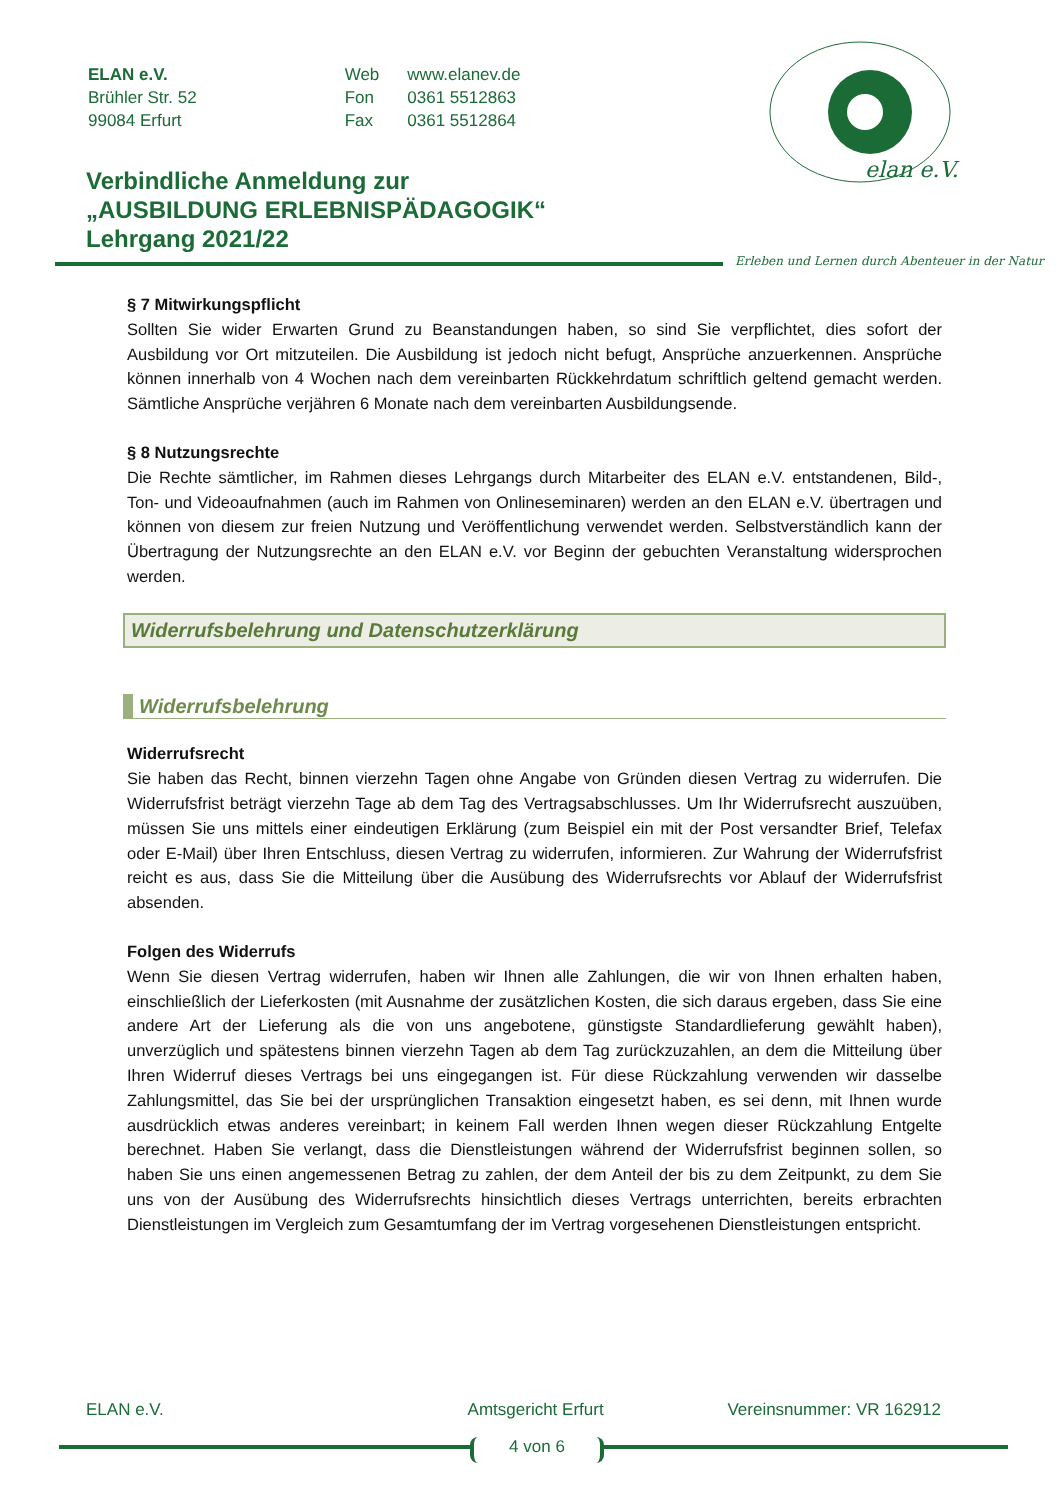| ELAN e.V. | Web | www.elanev.de |
| Brühler Str. 52 | Fon | 0361 5512863 |
| 99084 Erfurt | Fax | 0361 5512864 |
elan e.V.
Verbindliche Anmeldung zur
„AUSBILDUNG ERLEBNISPÄDAGOGIK“
Lehrgang 2021/22
Erleben und Lernen durch Abenteuer in der Natur
§ 7 Mitwirkungspflicht
Sollten Sie wider Erwarten Grund zu Beanstandungen haben, so sind Sie verpflichtet, dies sofort der Ausbildung vor Ort mitzuteilen. Die Ausbildung ist jedoch nicht befugt, Ansprüche anzuerkennen. Ansprüche können innerhalb von 4 Wochen nach dem vereinbarten Rückkehrdatum schriftlich geltend gemacht werden. Sämtliche Ansprüche verjähren 6 Monate nach dem vereinbarten Ausbildungsende.
§ 8 Nutzungsrechte
Die Rechte sämtlicher, im Rahmen dieses Lehrgangs durch Mitarbeiter des ELAN e.V. entstandenen, Bild-, Ton- und Videoaufnahmen (auch im Rahmen von Onlineseminaren) werden an den ELAN e.V. übertragen und können von diesem zur freien Nutzung und Veröffentlichung verwendet werden. Selbstverständlich kann der Übertragung der Nutzungsrechte an den ELAN e.V. vor Beginn der gebuchten Veranstaltung widersprochen werden.
Widerrufsbelehrung und Datenschutzerklärung
Widerrufsbelehrung
Widerrufsrecht
Sie haben das Recht, binnen vierzehn Tagen ohne Angabe von Gründen diesen Vertrag zu widerrufen. Die Widerrufsfrist beträgt vierzehn Tage ab dem Tag des Vertragsabschlusses. Um Ihr Widerrufsrecht auszuüben, müssen Sie uns mittels einer eindeutigen Erklärung (zum Beispiel ein mit der Post versandter Brief, Telefax oder E-Mail) über Ihren Entschluss, diesen Vertrag zu widerrufen, informieren. Zur Wahrung der Widerrufsfrist reicht es aus, dass Sie die Mitteilung über die Ausübung des Widerrufsrechts vor Ablauf der Widerrufsfrist absenden.
Folgen des Widerrufs
Wenn Sie diesen Vertrag widerrufen, haben wir Ihnen alle Zahlungen, die wir von Ihnen erhalten haben, einschließlich der Lieferkosten (mit Ausnahme der zusätzlichen Kosten, die sich daraus ergeben, dass Sie eine andere Art der Lieferung als die von uns angebotene, günstigste Standardlieferung gewählt haben), unverzüglich und spätestens binnen vierzehn Tagen ab dem Tag zurückzuzahlen, an dem die Mitteilung über Ihren Widerruf dieses Vertrags bei uns eingegangen ist. Für diese Rückzahlung verwenden wir dasselbe Zahlungsmittel, das Sie bei der ursprünglichen Transaktion eingesetzt haben, es sei denn, mit Ihnen wurde ausdrücklich etwas anderes vereinbart; in keinem Fall werden Ihnen wegen dieser Rückzahlung Entgelte berechnet. Haben Sie verlangt, dass die Dienstleistungen während der Widerrufsfrist beginnen sollen, so haben Sie uns einen angemessenen Betrag zu zahlen, der dem Anteil der bis zu dem Zeitpunkt, zu dem Sie uns von der Ausübung des Widerrufsrechts hinsichtlich dieses Vertrags unterrichten, bereits erbrachten Dienstleistungen im Vergleich zum Gesamtumfang der im Vertrag vorgesehenen Dienstleistungen entspricht.
ELAN e.V. Amtsgericht Erfurt Vereinsnummer: VR 162912
4 von 6